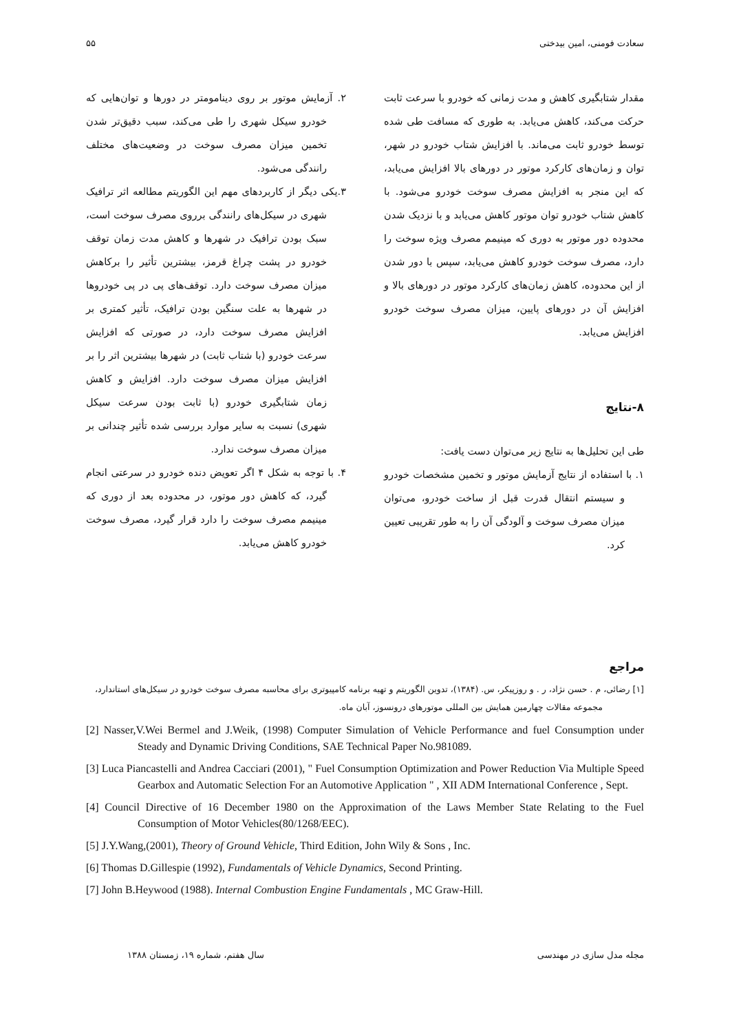سعادت فومنی، امین بیدختی ۵۵
مقدار شتابگیری کاهش و مدت زمانی که خودرو با سرعت ثابت حرکت می‌کند، کاهش می‌یابد. به طوری که مسافت طی شده توسط خودرو ثابت می‌ماند. با افزایش شتاب خودرو در شهر، توان و زمان‌های کارکرد موتور در دورهای بالا افزایش می‌یابد، که این منجر به افزایش مصرف سوخت خودرو می‌شود. با کاهش شتاب خودرو توان موتور کاهش می‌یابد و با نزدیک شدن محدوده دور موتور به دوری که مینیمم مصرف ویژه سوخت را دارد، مصرف سوخت خودرو کاهش می‌یابد، سپس با دور شدن از این محدوده، کاهش زمان‌های کارکرد موتور در دورهای بالا و افزایش آن در دورهای پایین، میزان مصرف سوخت خودرو افزایش می‌یابد.
۸-نتایج
طی این تحلیل‌ها به نتایج زیر می‌توان دست یافت:
۱. با استفاده از نتایج آزمایش موتور و تخمین مشخصات خودرو و سیستم انتقال قدرت قبل از ساخت خودرو، می‌توان میزان مصرف سوخت و آلودگی آن را به طور تقریبی تعیین کرد.
۲. آزمایش موتور بر روی دینامومتر در دورها و توان‌هایی که خودرو سیکل شهری را طی می‌کند، سبب دقیق‌تر شدن تخمین میزان مصرف سوخت در وضعیت‌های مختلف رانندگی می‌شود.
۳.یکی دیگر از کاربردهای مهم این الگوریتم مطالعه اثر ترافیک شهری در سیکل‌های رانندگی برروی مصرف سوخت است، سبک بودن ترافیک در شهرها و کاهش مدت زمان توقف خودرو در پشت چراغ قرمز، بیشترین تأثیر را برکاهش میزان مصرف سوخت دارد. توقف‌های پی در پی خودروها در شهرها به علت سنگین بودن ترافیک، تأثیر کمتری بر افزایش مصرف سوخت دارد، در صورتی که افزایش سرعت خودرو (با شتاب ثابت) در شهرها بیشترین اثر را بر افزایش میزان مصرف سوخت دارد. افزایش و کاهش زمان شتابگیری خودرو (با ثابت بودن سرعت سیکل شهری) نسبت به سایر موارد بررسی شده تأثیر چندانی بر میزان مصرف سوخت ندارد.
۴. با توجه به شکل ۴ اگر تعویض دنده خودرو در سرعتی انجام گیرد، که کاهش دور موتور، در محدوده بعد از دوری که مینیمم مصرف سوخت را دارد قرار گیرد، مصرف سوخت خودرو کاهش می‌یابد.
مراجع
[۱] رضائی، م . حسن نژاد، ر . و روزپیکر، س. (۱۳۸۴)، تدوین الگوریتم و تهیه برنامه کامپیوتری برای محاسبه مصرف سوخت خودرو در سیکل‌های استاندارد، مجموعه مقالات چهارمین همایش بین المللی موتورهای درونسوز، آبان ماه.
[2] Nasser,V.Wei Bermel and J.Weik, (1998) Computer Simulation of Vehicle Performance and fuel Consumption under Steady and Dynamic Driving Conditions, SAE Technical Paper No.981089.
[3] Luca Piancastelli and Andrea Cacciari (2001), " Fuel Consumption Optimization and Power Reduction Via Multiple Speed Gearbox and Automatic Selection For an Automotive Application " , XII ADM International Conference , Sept.
[4] Council Directive of 16 December 1980 on the Approximation of the Laws Member State Relating to the Fuel Consumption of Motor Vehicles(80/1268/EEC).
[5] J.Y.Wang,(2001), Theory of Ground Vehicle, Third Edition, John Wily & Sons , Inc.
[6] Thomas D.Gillespie (1992), Fundamentals of Vehicle Dynamics, Second Printing.
[7] John B.Heywood (1988). Internal Combustion Engine Fundamentals , MC Graw-Hill.
مجله مدل سازی در مهندسی سال هفتم، شماره ۱۹، زمستان ۱۳۸۸